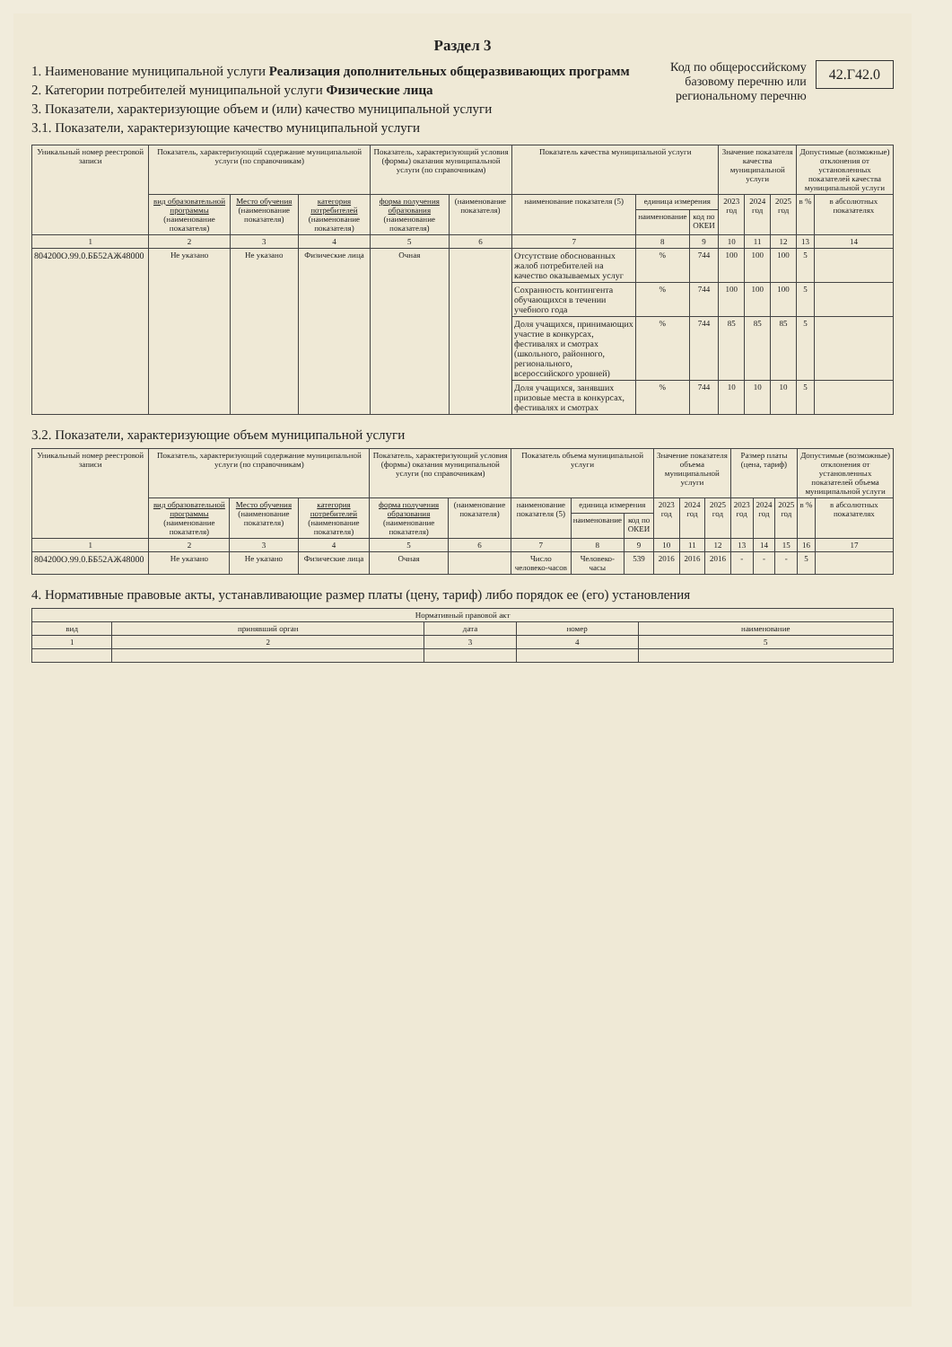Раздел 3
1. Наименование муниципальной услуги Реализация дополнительных общеразвивающих программ
2. Категории потребителей муниципальной услуги Физические лица
3. Показатели, характеризующие объем и (или) качество муниципальной услуги
3.1. Показатели, характеризующие качество муниципальной услуги
Код по общероссийскому
базовому перечню или
региональному перечню
42.Г42.0
| Уникальный номер реестровой записи | Показатель, характеризующий содержание муниципальной услуги (по справочникам) | | | Показатель, характеризующий условия (формы) оказания муниципальной услуги (по справочникам) | | Показатель качества муниципальной услуги | | | Значение показателя качества муниципальной услуги | | | Допустимые (возможные) отклонения от установленных показателей качества муниципальной услуги | |
| --- | --- | --- | --- | --- | --- | --- | --- | --- | --- | --- | --- | --- | --- |
| | вид образовательной программы (наименование показателя) | Место обучения (наименование показателя) | категория потребителей (наименование показателя) | форма получения образования (наименование показателя) | (наименование показателя) | наименование показателя (5) | единица измерения | | 2023 год | 2024 год | 2025 год | в % | в абсолютных показателях |
| | | | | | | | наименование | код по ОКЕИ | | | | | |
| 1 | 2 | 3 | 4 | 5 | 6 | 7 | 8 | 9 | 10 | 11 | 12 | 13 | 14 |
| 804200О.99.0.ББ52АЖ48000 | Не указано | Не указано | Физические лица | Очная | | Отсутствие обоснованных жалоб потребителей на качество оказываемых услуг | % | 744 | 100 | 100 | 100 | 5 | |
| | | | | | | Сохранность контингента обучающихся в течении учебного года | % | 744 | 100 | 100 | 100 | 5 | |
| | | | | | | Доля учащихся, принимающих участие в конкурсах, фестивалях и смотрах (школьного, районного, регионального, всероссийского уровней) | % | 744 | 85 | 85 | 85 | 5 | |
| | | | | | | Доля учащихся, занявших призовые места в конкурсах, фестивалях и смотрах | % | 744 | 10 | 10 | 10 | 5 | |
3.2. Показатели, характеризующие объем муниципальной услуги
| Уникальный номер реестровой записи | Показатель, характеризующий содержание муниципальной услуги (по справочникам) | | | Показатель, характеризующий условия (формы) оказания муниципальной услуги (по справочникам) | | Показатель объема муниципальной услуги | | | Значение показателя объема муниципальной услуги | | | Размер платы (цена, тариф) | | | Допустимые (возможные) отклонения от установленных показателей объема муниципальной услуги | |
| --- | --- | --- | --- | --- | --- | --- | --- | --- | --- | --- | --- | --- | --- | --- | --- | --- |
| | вид образовательной программы (наименование показателя) | Место обучения (наименование показателя) | категория потребителей (наименование показателя) | форма получения образования (наименование показателя) | (наименование показателя) | наименование показателя (5) | единица измерения | | 2023 год | 2024 год | 2025 год | 2023 год | 2024 год | 2025 год | в % | в абсолютных показателях |
| | | | | | | | наименование | код по ОКЕИ | | | | | | | | |
| 1 | 2 | 3 | 4 | 5 | 6 | 7 | 8 | 9 | 10 | 11 | 12 | 13 | 14 | 15 | 16 | 17 |
| 804200О.99.0.ББ52АЖ48000 | Не указано | Не указано | Физические лица | Очная | | Число человеко-часов | Человеко-часы | 539 | 2016 | 2016 | 2016 | - | - | - | 5 | |
4. Нормативные правовые акты, устанавливающие размер платы (цену, тариф) либо порядок ее (его) установления
| Нормативный правовой акт | | | | |
| --- | --- | --- | --- | --- |
| вид | принявший орган | дата | номер | наименование |
| 1 | 2 | 3 | 4 | 5 |